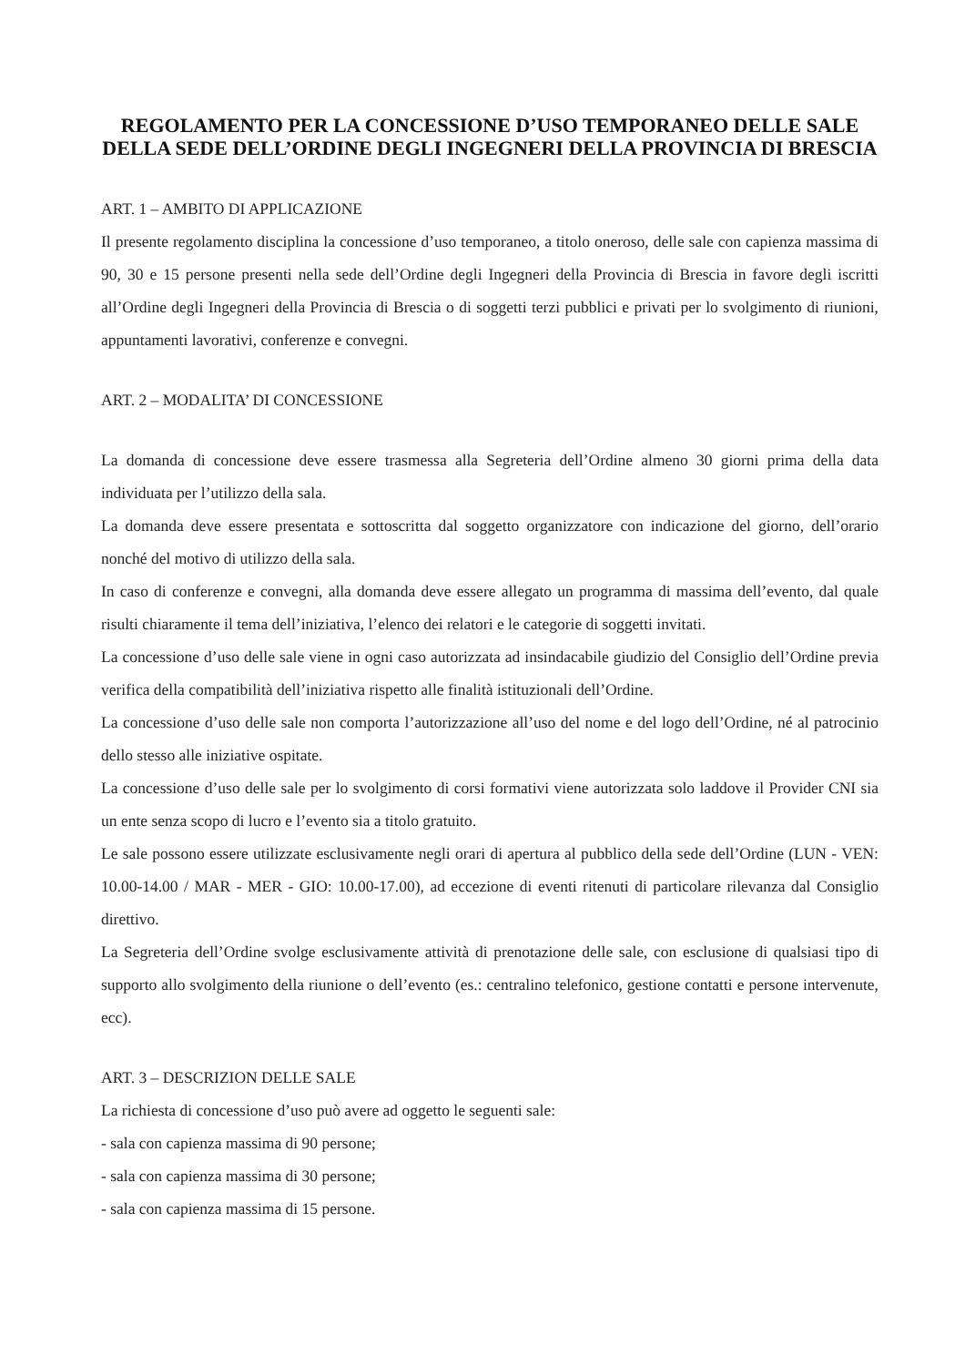REGOLAMENTO PER LA CONCESSIONE D’USO TEMPORANEO DELLE SALE DELLA SEDE DELL’ORDINE DEGLI INGEGNERI DELLA PROVINCIA DI BRESCIA
ART. 1 – AMBITO DI APPLICAZIONE
Il presente regolamento disciplina la concessione d’uso temporaneo, a titolo oneroso, delle sale con capienza massima di 90, 30 e 15 persone presenti nella sede dell’Ordine degli Ingegneri della Provincia di Brescia in favore degli iscritti all’Ordine degli Ingegneri della Provincia di Brescia o di soggetti terzi pubblici e privati per lo svolgimento di riunioni, appuntamenti lavorativi, conferenze e convegni.
ART. 2 – MODALITA’ DI CONCESSIONE
La domanda di concessione deve essere trasmessa alla Segreteria dell’Ordine almeno 30 giorni prima della data individuata per l’utilizzo della sala.
La domanda deve essere presentata e sottoscritta dal soggetto organizzatore con indicazione del giorno, dell’orario nonché del motivo di utilizzo della sala.
In caso di conferenze e convegni, alla domanda deve essere allegato un programma di massima dell’evento, dal quale risulti chiaramente il tema dell’iniziativa, l’elenco dei relatori e le categorie di soggetti invitati.
La concessione d’uso delle sale viene in ogni caso autorizzata ad insindacabile giudizio del Consiglio dell’Ordine previa verifica della compatibilità dell’iniziativa rispetto alle finalità istituzionali dell’Ordine.
La concessione d’uso delle sale non comporta l’autorizzazione all’uso del nome e del logo dell’Ordine, né al patrocinio dello stesso alle iniziative ospitate.
La concessione d’uso delle sale per lo svolgimento di corsi formativi viene autorizzata solo laddove il Provider CNI sia un ente senza scopo di lucro e l’evento sia a titolo gratuito.
Le sale possono essere utilizzate esclusivamente negli orari di apertura al pubblico della sede dell’Ordine (LUN - VEN: 10.00-14.00 / MAR - MER - GIO: 10.00-17.00), ad eccezione di eventi ritenuti di particolare rilevanza dal Consiglio direttivo.
La Segreteria dell’Ordine svolge esclusivamente attività di prenotazione delle sale, con esclusione di qualsiasi tipo di supporto allo svolgimento della riunione o dell’evento (es.: centralino telefonico, gestione contatti e persone intervenute, ecc).
ART. 3 – DESCRIZION DELLE SALE
La richiesta di concessione d’uso può avere ad oggetto le seguenti sale:
- sala con capienza massima di 90 persone;
- sala con capienza massima di 30 persone;
- sala con capienza massima di 15 persone.